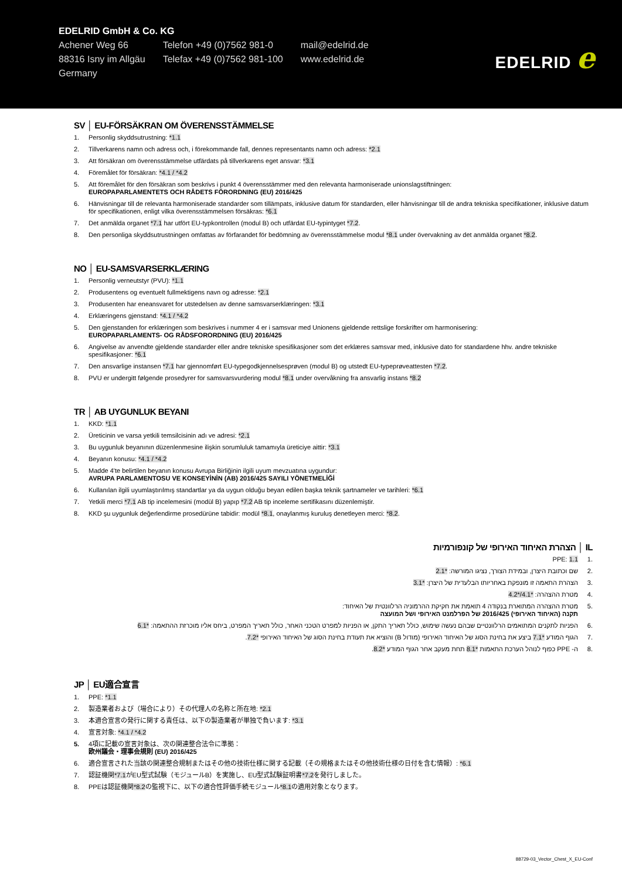EDELRID GmbH & Co. KG
| Achener Weg 66 | Telefon +49 (0)7562 981-0 | mail@edelrid.de |
| 88316 Isny im Allgäu | Telefax +49 (0)7562 981-100 | www.edelrid.de |
| Germany | | |
EDELRID e
SV │ EU-FÖRSÄKRAN OM ÖVERENSSTÄMMELSE
1. Personlig skyddsutrustning: *1.1
2. Tillverkarens namn och adress och, i förekommande fall, dennes representants namn och adress: *2.1
3. Att försäkran om överensstämmelse utfärdats på tillverkarens eget ansvar: *3.1
4. Föremålet för försäkran: *4.1 / *4.2
5. Att föremålet för den försäkran som beskrivs i punkt 4 överensstämmer med den relevanta harmoniserade unionslagstiftningen:
EUROPAPARLAMENTETS OCH RÅDETS FÖRORDNING (EU) 2016/425
6. Hänvisningar till de relevanta harmoniserade standarder som tillämpats, inklusive datum för standarden, eller hänvisningar till de andra tekniska specifikationer, inklusive datum för specifikationen, enligt vilka överensstämmelsen försäkras: *6.1
7. Det anmälda organet *7.1 har utfört EU-typkontrollen (modul B) och utfärdat EU-typintyget *7.2.
8. Den personliga skyddsutrustningen omfattas av förfarandet för bedömning av överensstämmelse modul *8.1 under övervakning av det anmälda organet *8.2.
NO │ EU-SAMSVARSERKLÆRING
1. Personlig verneutstyr (PVU): *1.1
2. Produsentens og eventuelt fullmektigens navn og adresse: *2.1
3. Produsenten har eneansvaret for utstedelsen av denne samsvarserklæringen: *3.1
4. Erklæringens gjenstand: *4.1 / *4.2
5. Den gjenstanden for erklæringen som beskrives i nummer 4 er i samsvar med Unionens gjeldende rettslige forskrifter om harmonisering:
EUROPAPARLAMENTS- OG RÅDSFORORDNING (EU) 2016/425
6. Angivelse av anvendte gjeldende standarder eller andre tekniske spesifikasjoner som det erklæres samsvar med, inklusive dato for standardene hhv. andre tekniske spesifikasjoner: *6.1
7. Den ansvarlige instansen *7.1 har gjennomført EU-typegodkjennelsesprøven (modul B) og utstedt EU-typeprøveattesten *7.2.
8. PVU er undergitt følgende prosedyrer for samsvarsvurdering modul *8.1 under overvåkning fra ansvarlig instans *8.2
TR │ AB UYGUNLUK BEYANI
1. KKD: *1.1
2. Üreticinin ve varsa yetkili temsilcisinin adı ve adresi: *2.1
3. Bu uygunluk beyanının düzenlenmesine ilişkin sorumluluk tamamıyla üreticiye aittir: *3.1
4. Beyanın konusu: *4.1 / *4.2
5. Madde 4'te belirtilen beyanın konusu Avrupa Birliğinin ilgili uyum mevzuatına uygundur:
AVRUPA PARLAMENTOSU VE KONSEYİNİN (AB) 2016/425 SAYILI YÖNETMELİĞİ
6. Kullanılan ilgili uyumlaştırılmış standartlar ya da uygun olduğu beyan edilen başka teknik şartnameler ve tarihleri: *6.1
7. Yetkili merci *7.1 AB tip incelemesini (modül B) yapıp *7.2 AB tip inceleme sertifikasını düzenlemiştir.
8. KKD şu uygunluk değerlendirme prosedürüne tabidir: modül *8.1, onaylanmış kuruluş denetleyen merci: *8.2.
IL │ הצהרת האיחוד האירופי של קונפורמיות
.1 PPE: 1.1
.2 שם וכתובת היצרן, ובמידת הצורך, נציגו המורשה: *2.1
.3 הצהרת התאמה זו מונפקת באחריותו הבלעדית של היצרן: *3.1
.4 מטרת ההצהרה: *4.1/*4.2
.5 מטרת ההצהרה המתוארת בנקודה 4 תואמת את חקיקת ההרמוניה הרלוונטית של האיחוד:
תקנה (האיחוד האירופי) 2016/425 של הפרלמנט האירופי ושל המועצה
.6 הפניות לתקנים המתואמים הרלוונטיים שבהם נעשה שימוש, כולל תאריך התקן, או הפניות למפרט הטכני האחר, כולל תאריך המפרט, ביחס אליו מוכרזת ההתאמה: *6.1
.7 הגוף המודע *7.1 ביצע את בחינת הסוג של האיחוד האירופי (מודול B) והוציא את תעודת בחינת הסוג של האיחוד האירופי *7.2.
.8 ה- PPE כפוף לנוהל הערכת התאמות *8.1 תחת מעקב אחר הגוף המודע *8.2.
JP │ EU適合宣言
1. PPE: *1.1
2. 製造業者および（場合により）その代理人の名称と所在地: *2.1
3. 本適合宣言の発行に関する責任は、以下の製造業者が単独で負います: *3.1
4. 宣言対象: *4.1 / *4.2
5. 4項に記載の宣言対象は、次の関連整合法令に準拠：
欧州議会・理事会規則 (EU) 2016/425
6. 適合宣言された当該の関連整合規制またはその他の技術仕様に関する記載（その規格またはその他技術仕様の日付を含む情報）: *6.1
7. 認証機関*7.1がEU型式試験（モジュールB）を実施し、EU型式試験証明書*7.2を発行しました。
8. PPEは認証機関*8.2の監視下に、以下の適合性評価手続モジュール*8.1の適用対象となります。
88729-03_Vector_Chest_X_EU-Conf